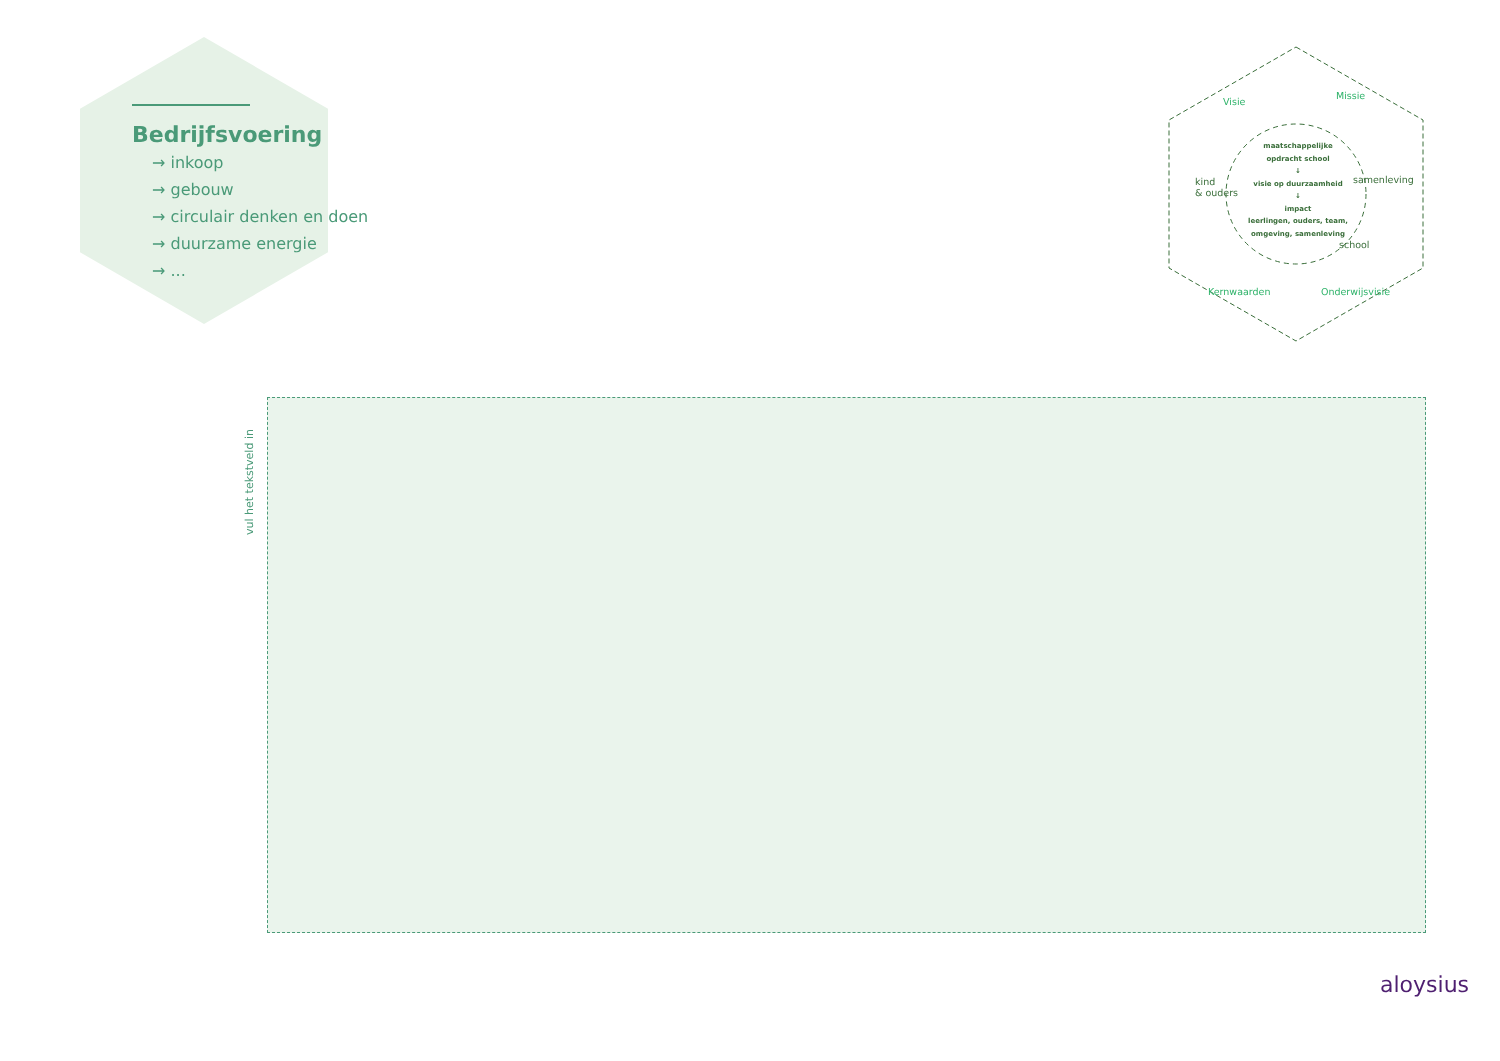Bedrijfsvoering
→ inkoop
→ gebouw
→ circulair denken en doen
→ duurzame energie
→ ...
Visie
Missie
kind
& ouders
samenleving
school
Kernwaarden Onderwijsvisie
maatschappelijke
opdracht school
↓
visie op duurzaamheid
↓
impact
leerlingen, ouders, team,
omgeving, samenleving
vul het tekstveld in
aloysius